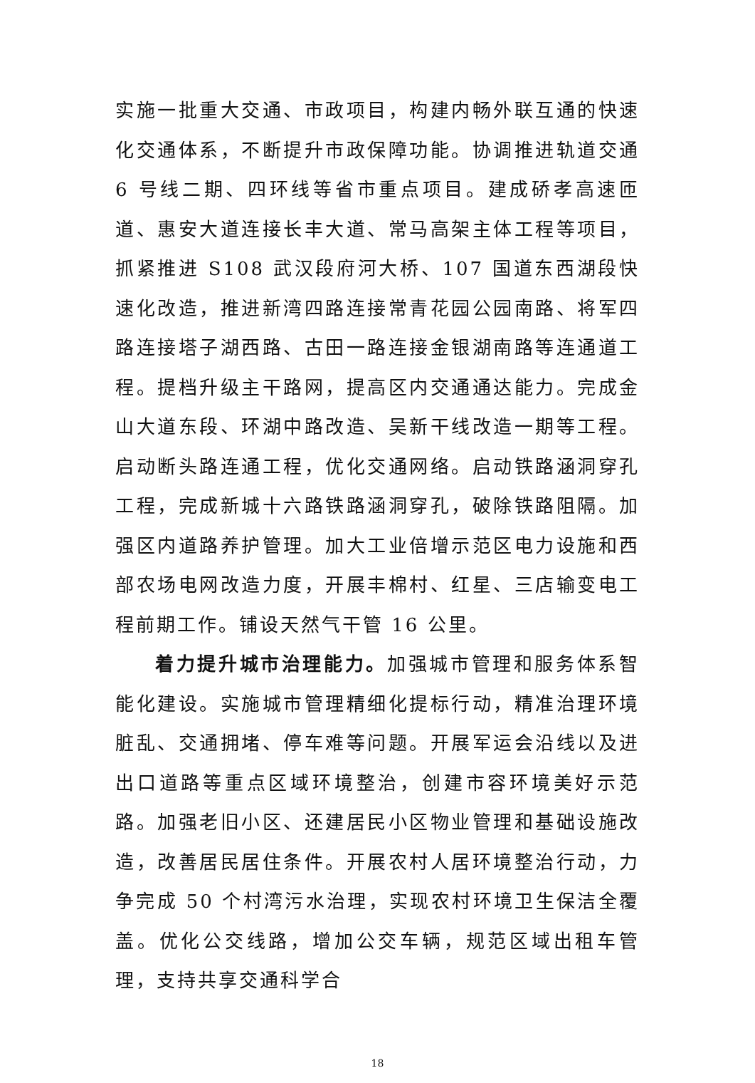实施一批重大交通、市政项目，构建内畅外联互通的快速化交通体系，不断提升市政保障功能。协调推进轨道交通 6 号线二期、四环线等省市重点项目。建成硚孝高速匝道、惠安大道连接长丰大道、常马高架主体工程等项目，抓紧推进 S108 武汉段府河大桥、107 国道东西湖段快速化改造，推进新湾四路连接常青花园公园南路、将军四路连接塔子湖西路、古田一路连接金银湖南路等连通道工程。提档升级主干路网，提高区内交通通达能力。完成金山大道东段、环湖中路改造、吴新干线改造一期等工程。启动断头路连通工程，优化交通网络。启动铁路涵洞穿孔工程，完成新城十六路铁路涵洞穿孔，破除铁路阻隔。加强区内道路养护管理。加大工业倍增示范区电力设施和西部农场电网改造力度，开展丰棉村、红星、三店输变电工程前期工作。铺设天然气干管 16 公里。
着力提升城市治理能力。加强城市管理和服务体系智能化建设。实施城市管理精细化提标行动，精准治理环境脏乱、交通拥堵、停车难等问题。开展军运会沿线以及进出口道路等重点区域环境整治，创建市容环境美好示范路。加强老旧小区、还建居民小区物业管理和基础设施改造，改善居民居住条件。开展农村人居环境整治行动，力争完成 50 个村湾污水治理，实现农村环境卫生保洁全覆盖。优化公交线路，增加公交车辆，规范区域出租车管理，支持共享交通科学合
18